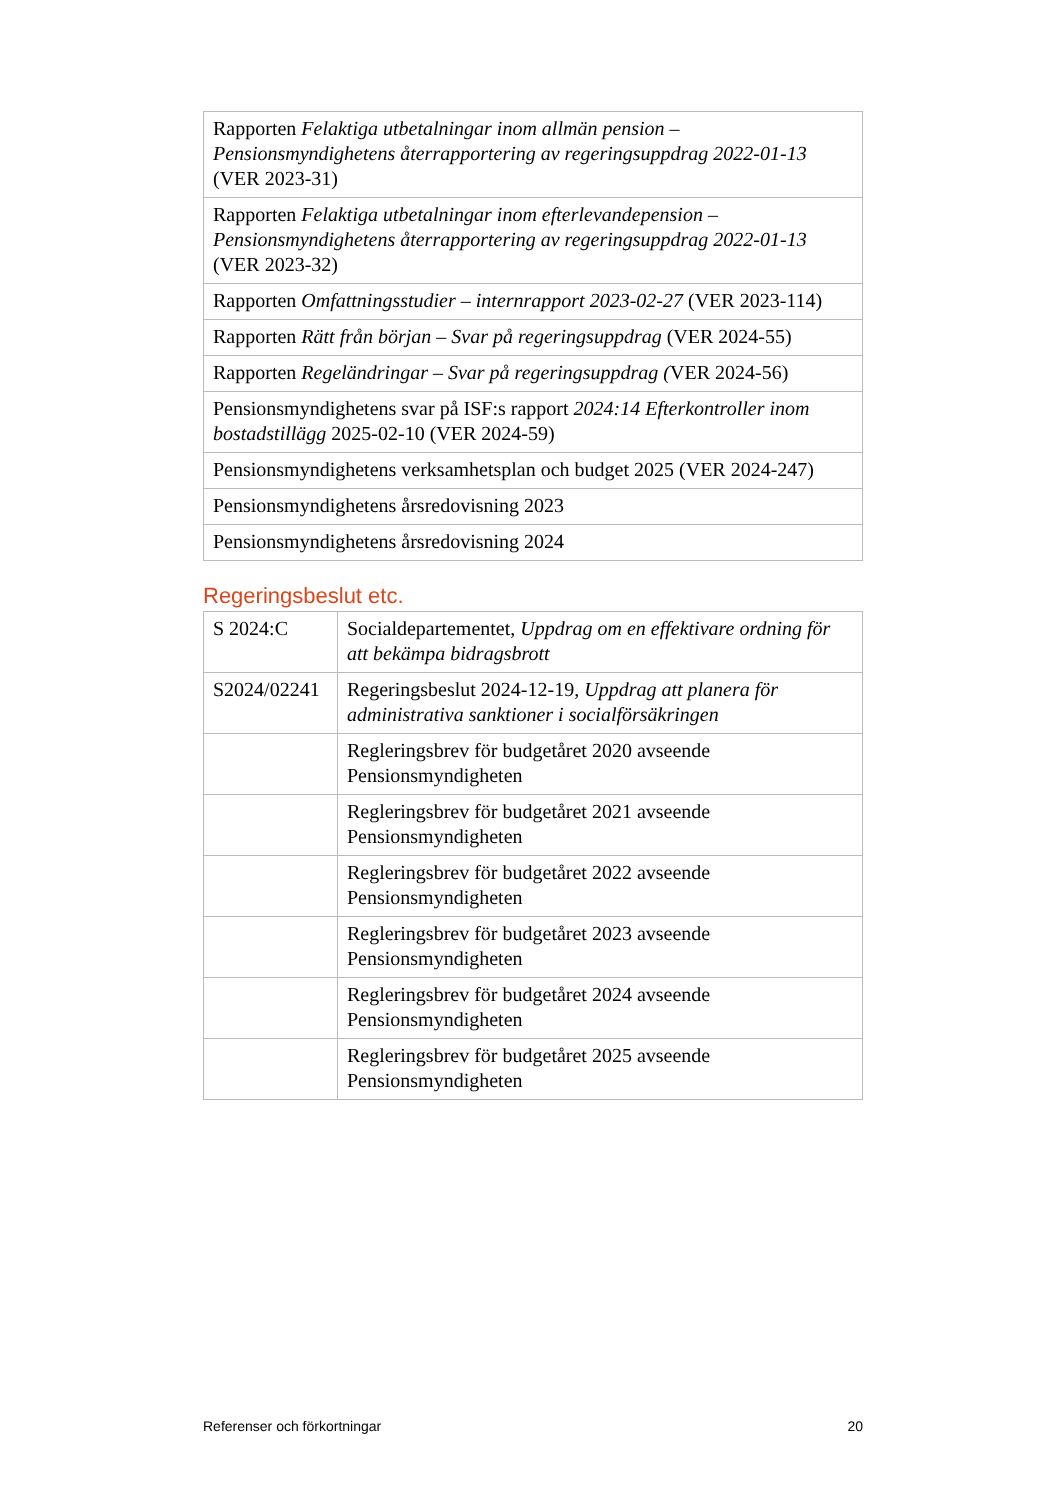| Rapporten Felaktiga utbetalningar inom allmän pension – Pensionsmyndighetens återrapportering av regeringsuppdrag 2022-01-13 (VER 2023-31) |
| Rapporten Felaktiga utbetalningar inom efterlevandepension – Pensionsmyndighetens återrapportering av regeringsuppdrag 2022-01-13 (VER 2023-32) |
| Rapporten Omfattningsstudier – internrapport 2023-02-27 (VER 2023-114) |
| Rapporten Rätt från början – Svar på regeringsuppdrag (VER 2024-55) |
| Rapporten Regeländringar – Svar på regeringsuppdrag ( VER 2024-56) |
| Pensionsmyndighetens svar på ISF:s rapport 2024:14 Efterkontroller inom bostadstillägg 2025-02-10 (VER 2024-59) |
| Pensionsmyndighetens verksamhetsplan och budget 2025 (VER 2024-247) |
| Pensionsmyndighetens årsredovisning 2023 |
| Pensionsmyndighetens årsredovisning 2024 |
Regeringsbeslut etc.
| S 2024:C | Socialdepartementet, Uppdrag om en effektivare ordning för att bekämpa bidragsbrott |
| S2024/02241 | Regeringsbeslut 2024-12-19, Uppdrag att planera för administrativa sanktioner i socialförsäkringen |
| | Regleringsbrev för budgetåret 2020 avseende Pensionsmyndigheten |
| | Regleringsbrev för budgetåret 2021 avseende Pensionsmyndigheten |
| | Regleringsbrev för budgetåret 2022 avseende Pensionsmyndigheten |
| | Regleringsbrev för budgetåret 2023 avseende Pensionsmyndigheten |
| | Regleringsbrev för budgetåret 2024 avseende Pensionsmyndigheten |
| | Regleringsbrev för budgetåret 2025 avseende Pensionsmyndigheten |
Referenser och förkortningar 20